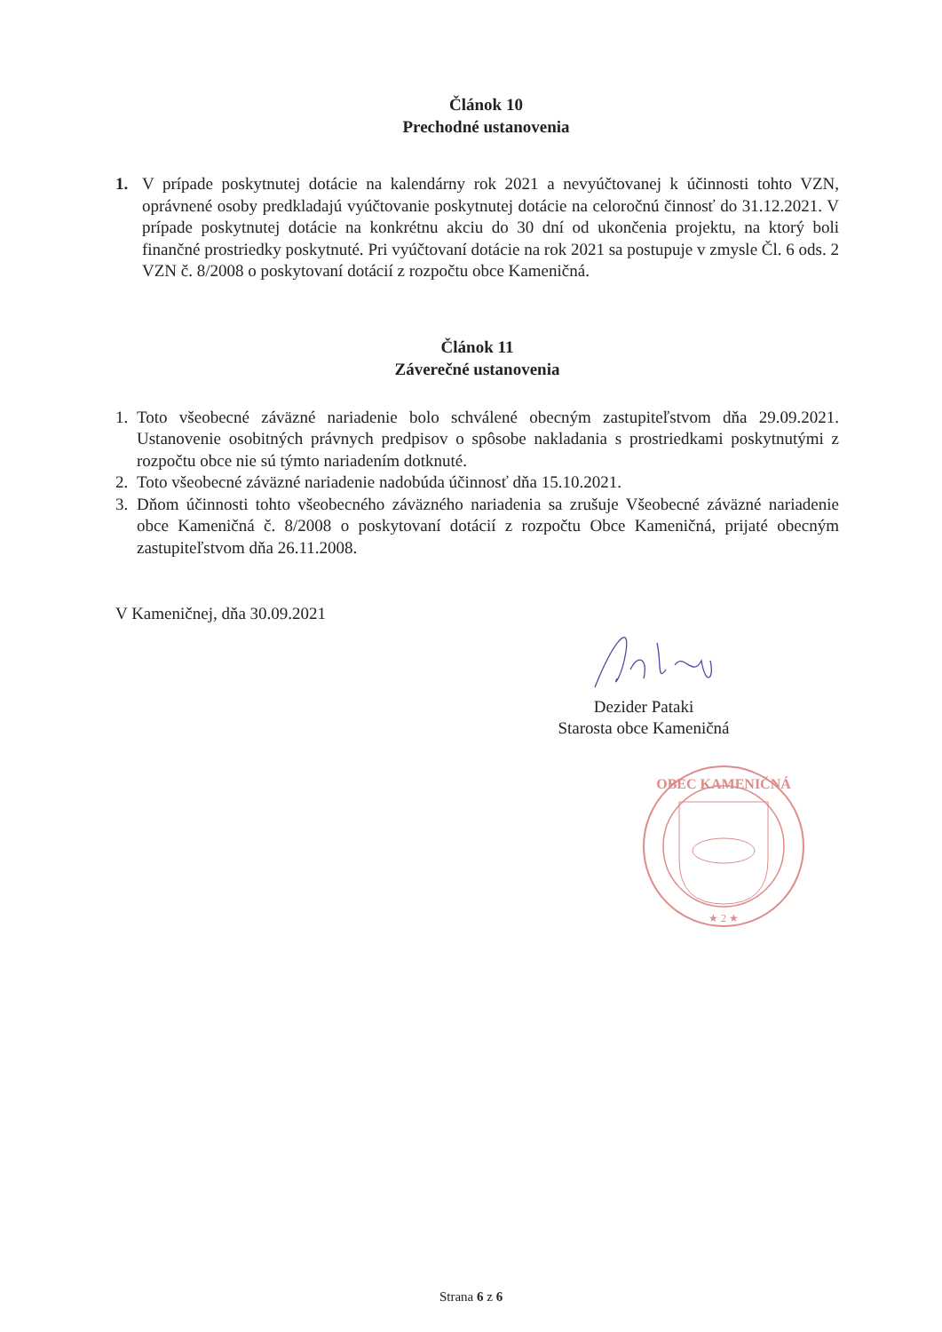Článok 10
Prechodné ustanovenia
1. V prípade poskytnutej dotácie na kalendárny rok 2021 a nevyúčtovanej k účinnosti tohto VZN, oprávnené osoby predkladajú vyúčtovanie poskytnutej dotácie na celoročnú činnosť do 31.12.2021. V prípade poskytnutej dotácie na konkrétnu akciu do 30 dní od ukončenia projektu, na ktorý boli finančné prostriedky poskytnuté. Pri vyúčtovaní dotácie na rok 2021 sa postupuje v zmysle Čl. 6 ods. 2 VZN č. 8/2008 o poskytovaní dotácií z rozpočtu obce Kameničná.
Článok 11
Záverečné ustanovenia
1. Toto všeobecné záväzné nariadenie bolo schválené obecným zastupiteľstvom dňa 29.09.2021. Ustanovenie osobitných právnych predpisov o spôsobe nakladania s prostriedkami poskytnutými z rozpočtu obce nie sú týmto nariadením dotknuté.
2. Toto všeobecné záväzné nariadenie nadobúda účinnosť dňa 15.10.2021.
3. Dňom účinnosti tohto všeobecného záväzného nariadenia sa zrušuje Všeobecné záväzné nariadenie obce Kameničná č. 8/2008 o poskytovaní dotácií z rozpočtu Obce Kameničná, prijaté obecným zastupiteľstvom dňa 26.11.2008.
V Kameničnej, dňa 30.09.2021
Dezider Pataki
Starosta obce Kameničná
OBEC KAMENIČNÁ
★ 2 ★
Strana 6 z 6